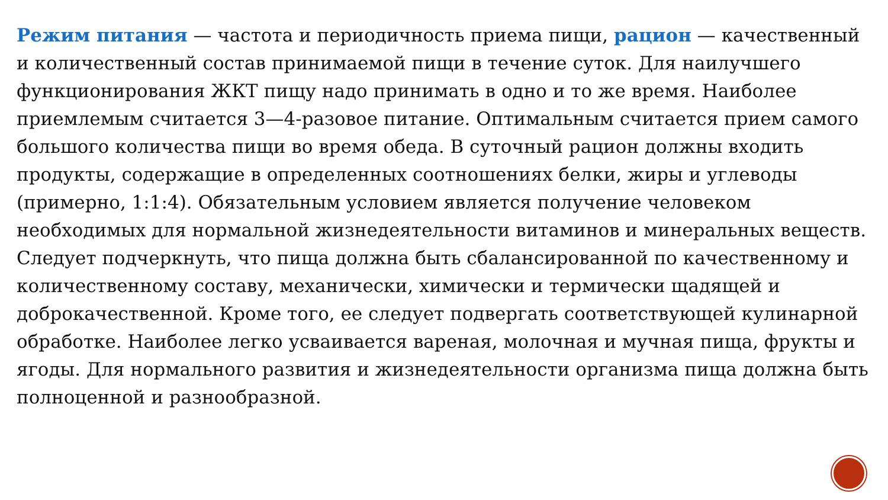Режим питания — частота и периодичность приема пищи, рацион — качественный и количественный состав принимаемой пищи в течение суток. Для наилучшего функционирования ЖКТ пищу надо принимать в одно и то же время. Наиболее приемлемым считается 3—4-разовое питание. Оптимальным считается прием самого большого количества пищи во время обеда. В суточный рацион должны входить продукты, содержащие в определенных соотношениях белки, жиры и углеводы (примерно, 1:1:4). Обязательным условием является получение человеком необходимых для нормальной жизнедеятельности витаминов и минеральных веществ.
Следует подчеркнуть, что пища должна быть сбалансированной по качественному и количественному составу, механически, химически и термически щадящей и доброкачественной. Кроме того, ее следует подвергать соответствующей кулинарной обработке. Наиболее легко усваивается вареная, молочная и мучная пища, фрукты и ягоды. Для нормального развития и жизнедеятельности организма пища должна быть полноценной и разнообразной.